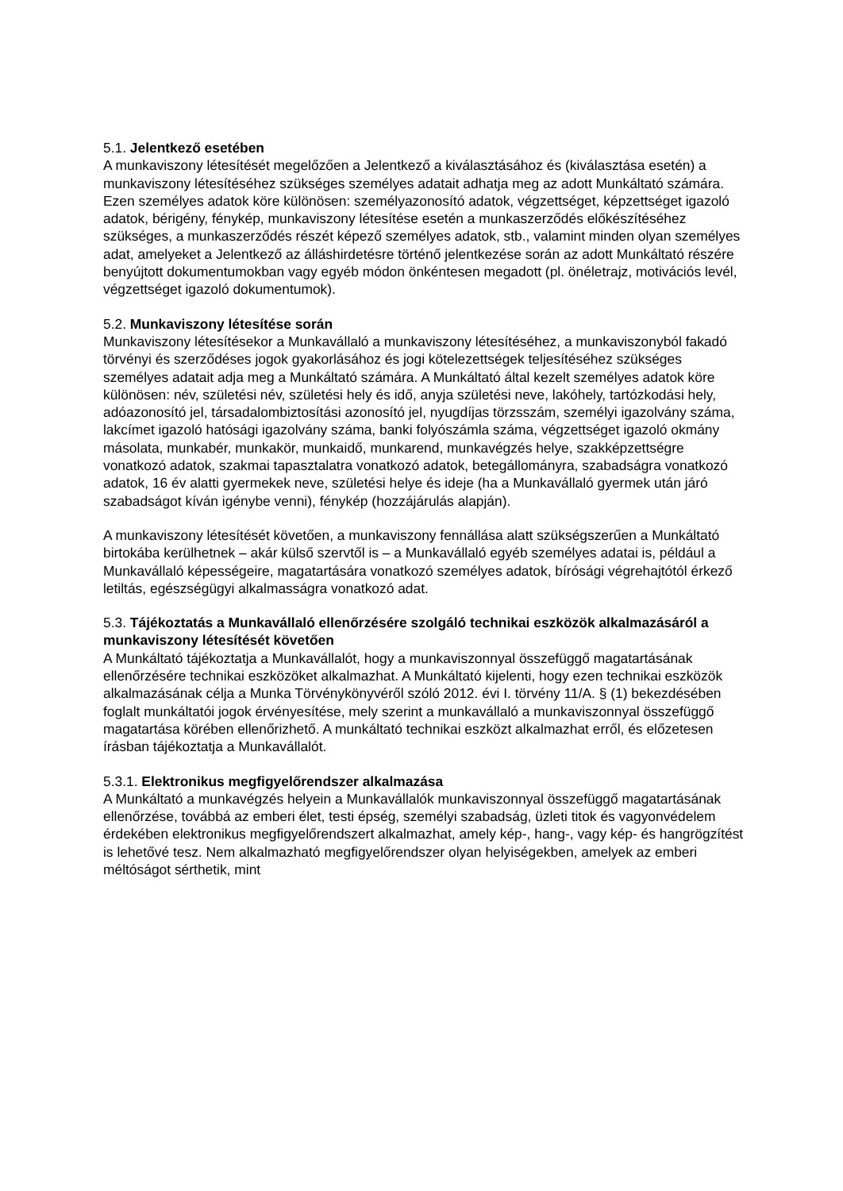5.1. Jelentkező esetében
A munkaviszony létesítését megelőzően a Jelentkező a kiválasztásához és (kiválasztása esetén) a munkaviszony létesítéséhez szükséges személyes adatait adhatja meg az adott Munkáltató számára. Ezen személyes adatok köre különösen: személyazonosító adatok, végzettséget, képzettséget igazoló adatok, bérigény, fénykép, munkaviszony létesítése esetén a munkaszerződés előkészítéséhez szükséges, a munkaszerződés részét képező személyes adatok, stb., valamint minden olyan személyes adat, amelyeket a Jelentkező az álláshirdetésre történő jelentkezése során az adott Munkáltató részére benyújtott dokumentumokban vagy egyéb módon önkéntesen megadott (pl. önéletrajz, motivációs levél, végzettséget igazoló dokumentumok).
5.2. Munkaviszony létesítése során
Munkaviszony létesítésekor a Munkavállaló a munkaviszony létesítéséhez, a munkaviszonyból fakadó törvényi és szerződéses jogok gyakorlásához és jogi kötelezettségek teljesítéséhez szükséges személyes adatait adja meg a Munkáltató számára. A Munkáltató által kezelt személyes adatok köre különösen: név, születési név, születési hely és idő, anyja születési neve, lakóhely, tartózkodási hely, adóazonosító jel, társadalombiztosítási azonosító jel, nyugdíjas törzsszám, személyi igazolvány száma, lakcímet igazoló hatósági igazolvány száma, banki folyószámla száma, végzettséget igazoló okmány másolata, munkabér, munkakör, munkaidő, munkarend, munkavégzés helye, szakképzettségre vonatkozó adatok, szakmai tapasztalatra vonatkozó adatok, betegállományra, szabadságra vonatkozó adatok, 16 év alatti gyermekek neve, születési helye és ideje (ha a Munkavállaló gyermek után járó szabadságot kíván igénybe venni), fénykép (hozzájárulás alapján).
A munkaviszony létesítését követően, a munkaviszony fennállása alatt szükségszerűen a Munkáltató birtokába kerülhetnek – akár külső szervtől is – a Munkavállaló egyéb személyes adatai is, például a Munkavállaló képességeire, magatartására vonatkozó személyes adatok, bírósági végrehajtótól érkező letiltás, egészségügyi alkalmasságra vonatkozó adat.
5.3. Tájékoztatás a Munkavállaló ellenőrzésére szolgáló technikai eszközök alkalmazásáról a munkaviszony létesítését követően
A Munkáltató tájékoztatja a Munkavállalót, hogy a munkaviszonnyal összefüggő magatartásának ellenőrzésére technikai eszközöket alkalmazhat. A Munkáltató kijelenti, hogy ezen technikai eszközök alkalmazásának célja a Munka Törvénykönyvéről szóló 2012. évi I. törvény 11/A. § (1) bekezdésében foglalt munkáltatói jogok érvényesítése, mely szerint a munkavállaló a munkaviszonnyal összefüggő magatartása körében ellenőrizhető. A munkáltató technikai eszközt alkalmazhat erről, és előzetesen írásban tájékoztatja a Munkavállalót.
5.3.1. Elektronikus megfigyelőrendszer alkalmazása
A Munkáltató a munkavégzés helyein a Munkavállalók munkaviszonnyal összefüggő magatartásának ellenőrzése, továbbá az emberi élet, testi épség, személyi szabadság, üzleti titok és vagyonvédelem érdekében elektronikus megfigyelőrendszert alkalmazhat, amely kép-, hang-, vagy kép- és hangrögzítést is lehetővé tesz. Nem alkalmazható megfigyelőrendszer olyan helyiségekben, amelyek az emberi méltóságot sérthetik, mint